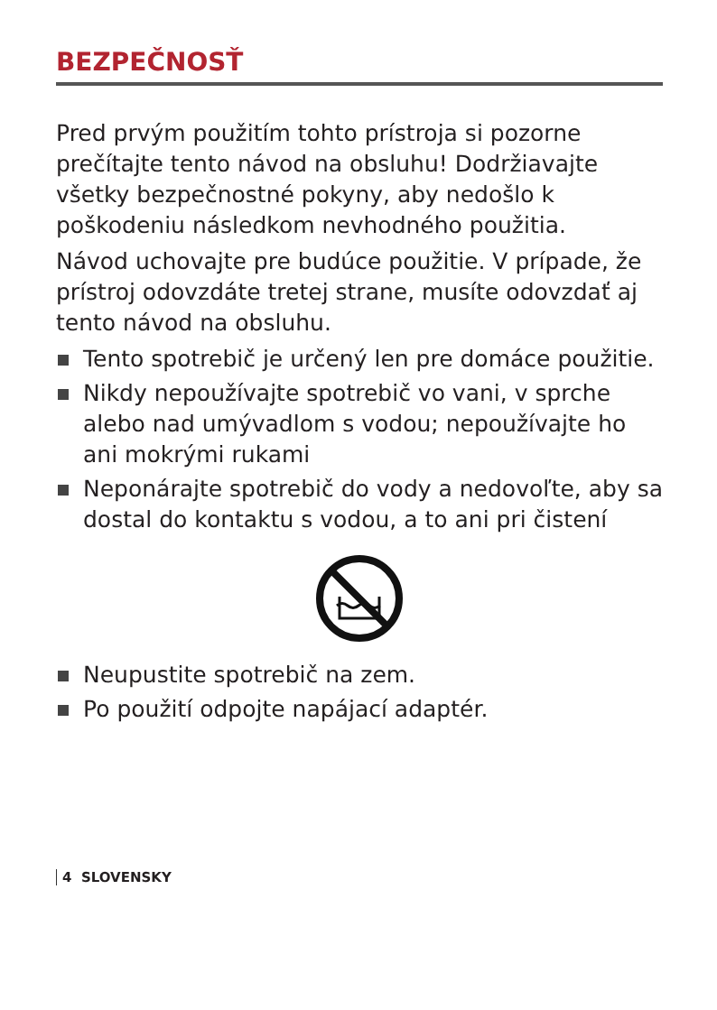BEZPEČNOSŤ
Pred prvým použitím tohto prístroja si pozorne prečítajte tento návod na obsluhu! Dodržiavajte všetky bezpečnostné pokyny, aby nedošlo k poškodeniu následkom nevhodného použitia.
Návod uchovajte pre budúce použitie. V prípade, že prístroj odovzdáte tretej strane, musíte odovzdať aj tento návod na obsluhu.
Tento spotrebič je určený len pre domáce použitie.
Nikdy nepoužívajte spotrebič vo vani, v sprche alebo nad umývadlom s vodou; nepoužívajte ho ani mokrými rukami
Neponárajte spotrebič do vody a nedovoľte, aby sa dostal do kontaktu s vodou, a to ani pri čistení
Neupustite spotrebič na zem.
Po použití odpojte napájací adaptér.
4 SLOVENSKY